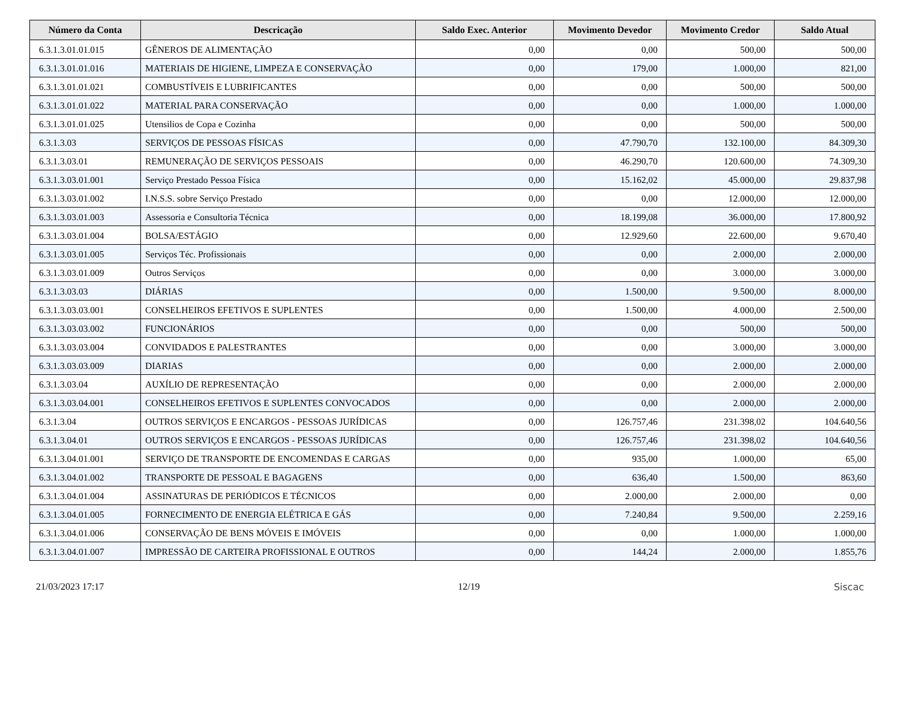| Número da Conta | Descricação | Saldo Exec. Anterior | Movimento Devedor | Movimento Credor | Saldo Atual |
| --- | --- | --- | --- | --- | --- |
| 6.3.1.3.01.01.015 | GÊNEROS DE ALIMENTAÇÃO | 0,00 | 0,00 | 500,00 | 500,00 |
| 6.3.1.3.01.01.016 | MATERIAIS DE HIGIENE, LIMPEZA E CONSERVAÇÃO | 0,00 | 179,00 | 1.000,00 | 821,00 |
| 6.3.1.3.01.01.021 | COMBUSTÍVEIS E LUBRIFICANTES | 0,00 | 0,00 | 500,00 | 500,00 |
| 6.3.1.3.01.01.022 | MATERIAL PARA CONSERVAÇÃO | 0,00 | 0,00 | 1.000,00 | 1.000,00 |
| 6.3.1.3.01.01.025 | Utensilios de Copa e Cozinha | 0,00 | 0,00 | 500,00 | 500,00 |
| 6.3.1.3.03 | SERVIÇOS DE PESSOAS FÍSICAS | 0,00 | 47.790,70 | 132.100,00 | 84.309,30 |
| 6.3.1.3.03.01 | REMUNERAÇÃO DE SERVIÇOS PESSOAIS | 0,00 | 46.290,70 | 120.600,00 | 74.309,30 |
| 6.3.1.3.03.01.001 | Serviço Prestado Pessoa Física | 0,00 | 15.162,02 | 45.000,00 | 29.837,98 |
| 6.3.1.3.03.01.002 | I.N.S.S. sobre Serviço Prestado | 0,00 | 0,00 | 12.000,00 | 12.000,00 |
| 6.3.1.3.03.01.003 | Assessoria e Consultoria Técnica | 0,00 | 18.199,08 | 36.000,00 | 17.800,92 |
| 6.3.1.3.03.01.004 | BOLSA/ESTÁGIO | 0,00 | 12.929,60 | 22.600,00 | 9.670,40 |
| 6.3.1.3.03.01.005 | Serviços Téc. Profissionais | 0,00 | 0,00 | 2.000,00 | 2.000,00 |
| 6.3.1.3.03.01.009 | Outros Serviços | 0,00 | 0,00 | 3.000,00 | 3.000,00 |
| 6.3.1.3.03.03 | DIÁRIAS | 0,00 | 1.500,00 | 9.500,00 | 8.000,00 |
| 6.3.1.3.03.03.001 | CONSELHEIROS EFETIVOS E SUPLENTES | 0,00 | 1.500,00 | 4.000,00 | 2.500,00 |
| 6.3.1.3.03.03.002 | FUNCIONÁRIOS | 0,00 | 0,00 | 500,00 | 500,00 |
| 6.3.1.3.03.03.004 | CONVIDADOS E PALESTRANTES | 0,00 | 0,00 | 3.000,00 | 3.000,00 |
| 6.3.1.3.03.03.009 | DIARIAS | 0,00 | 0,00 | 2.000,00 | 2.000,00 |
| 6.3.1.3.03.04 | AUXÍLIO DE REPRESENTAÇÃO | 0,00 | 0,00 | 2.000,00 | 2.000,00 |
| 6.3.1.3.03.04.001 | CONSELHEIROS EFETIVOS E SUPLENTES CONVOCADOS | 0,00 | 0,00 | 2.000,00 | 2.000,00 |
| 6.3.1.3.04 | OUTROS SERVIÇOS E ENCARGOS - PESSOAS JURÍDICAS | 0,00 | 126.757,46 | 231.398,02 | 104.640,56 |
| 6.3.1.3.04.01 | OUTROS SERVIÇOS E ENCARGOS - PESSOAS JURÍDICAS | 0,00 | 126.757,46 | 231.398,02 | 104.640,56 |
| 6.3.1.3.04.01.001 | SERVIÇO DE TRANSPORTE DE ENCOMENDAS E CARGAS | 0,00 | 935,00 | 1.000,00 | 65,00 |
| 6.3.1.3.04.01.002 | TRANSPORTE DE PESSOAL E BAGAGENS | 0,00 | 636,40 | 1.500,00 | 863,60 |
| 6.3.1.3.04.01.004 | ASSINATURAS DE PERIÓDICOS E TÉCNICOS | 0,00 | 2.000,00 | 2.000,00 | 0,00 |
| 6.3.1.3.04.01.005 | FORNECIMENTO DE ENERGIA ELÉTRICA E GÁS | 0,00 | 7.240,84 | 9.500,00 | 2.259,16 |
| 6.3.1.3.04.01.006 | CONSERVAÇÃO DE BENS MÓVEIS E IMÓVEIS | 0,00 | 0,00 | 1.000,00 | 1.000,00 |
| 6.3.1.3.04.01.007 | IMPRESSÃO DE CARTEIRA PROFISSIONAL E OUTROS | 0,00 | 144,24 | 2.000,00 | 1.855,76 |
21/03/2023 17:17 12/19 Siscac